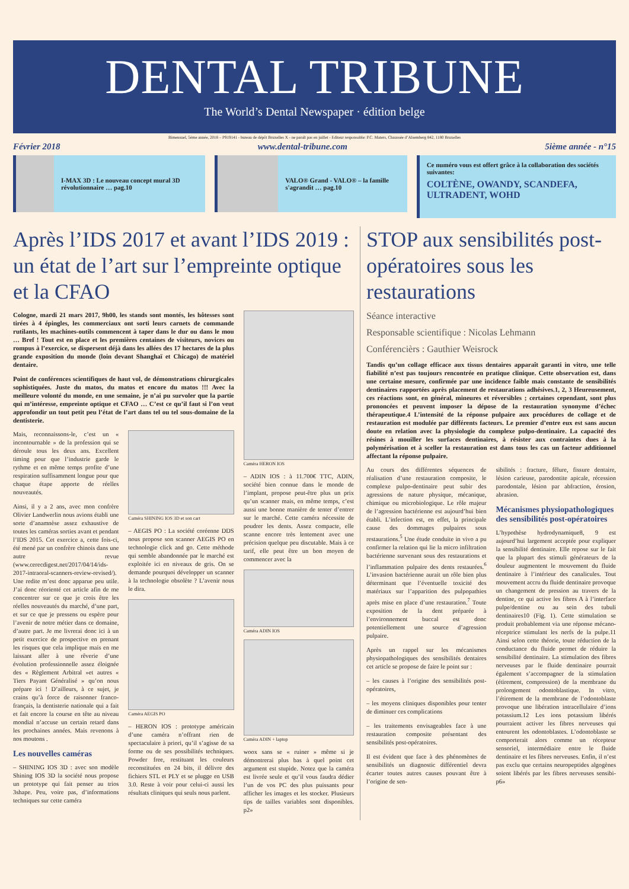DENTAL TRIBUNE
The World’s Dental Newspaper · édition belge
Bimensuel, 5ème année, 2018 – P919141 - bureau de dépôt Bruxelles X - ne paraît pas en juillet - Editeur responsable: P.C. Maters, Chaussée d’Alsemberg 842, 1180 Bruxelles
Février 2018 www.dental-tribune.com 5ième année - n°15
I-MAX 3D : Le nouveau concept mural 3D révolutionnaire … pag.10
VALO® Grand - VALO® – la famille s'agrandit … pag.10
Ce numéro vous est offert grâce à la collaboration des sociétés suivantes:
COLTÈNE, OWANDY, SCANDEFA, ULTRADENT, WOHD
Après l’IDS 2017 et avant l’IDS 2019 : un état de l’art sur l’empreinte optique et la CFAO
Cologne, mardi 21 mars 2017, 9h00, les stands sont montés, les hôtesses sont tirées à 4 épingles, les commerciaux ont sorti leurs carnets de commande rutilants, les machines-outils commencent à taper dans le dur ou dans le mou … Bref ! Tout est en place et les premières centaines de visiteurs, novices ou rompus à l’exercice, se dispersent déjà dans les allées des 17 hectares de la plus grande exposition du monde (loin devant Shanghaï et Chicago) de matériel dentaire.
Point de conférences scientifiques de haut vol, de démonstrations chirurgicales sophistiquées. Juste du matos, du matos et encore du matos !!! Avec la meilleure volonté du monde, en une semaine, je n’ai pu survoler que la partie qui m’intéresse, empreinte optique et CFAO … C’est ce qu’il faut si l’on veut approfondir un tout petit peu l’état de l’art dans tel ou tel sous-domaine de la dentisterie.
Mais, reconnaissons-le, c’est un « incontournable » de la profession qui se déroule tous les deux ans. Excellent timing pour que l’industrie garde le rythme et en même temps profite d’une respiration suffisamment longue pour que chaque étape apporte de réelles nouveautés.
Ainsi, il y a 2 ans, avec mon confrère Olivier Landwerlin nous avions établi une sorte d’anamnèse assez exhaustive de toutes les caméras sorties avant et pendant l’IDS 2015. Cet exercice a, cette fois-ci, été mené par un confrère chinois dans une autre revue (www.cerecdigest.net/2017/04/14/ids-2017-intraoral-scanners-review-revised/). Une redite m’est donc apparue peu utile. J’ai donc réorienté cet article afin de me concentrer sur ce que je crois être les réelles nouveautés du marché, d’une part, et sur ce que je pressens ou espère pour l’avenir de notre métier dans ce domaine, d’autre part. Je me livrerai donc ici à un petit exercice de prospective en prenant les risques que cela implique mais en me laissant aller à une rêverie d’une évolution professionnelle assez éloignée des « Règlement Arbitral »et autres « Tiers Payant Généralisé » qu’on nous prépare ici ! D’ailleurs, à ce sujet, je crains qu’à force de raisonner franco-français, la dentisterie nationale qui a fait et fait encore la course en tête au niveau mondial n’accuse un certain retard dans les prochaines années. Mais revenons à nos moutons .
Les nouvelles caméras
– SHINING IOS 3D : avec son modèle Shining IOS 3D la société nous propose un prototype qui fait penser au trios 3shape. Peu, voire pas, d’informations techniques sur cette caméra
Caméra SHINING IOS 3D et son cart
– AEGIS PO : La société coréenne DDS nous propose son scanner AEGIS PO en technologie click and go. Cette méthode qui semble abandonnée par le marché est exploitée ici en niveaux de gris. On se demande pourquoi développer un scanner à la technologie obsolète ? L’avenir nous le dira.
Caméra AEGIS PO
– HERON IOS : prototype américain d’une caméra n’offrant rien de spectaculaire à priori, qu’il s’agisse de sa forme ou de ses possibilités techniques. Powder free, restituant les couleurs reconstituées en 24 bits, il délivre des fichiers STL et PLY et se plugge en USB 3.0. Reste à voir pour celui-ci aussi les résultats cliniques qui seuls nous parlent.
Caméra HERON IOS
– ADIN IOS : à 11.700€ TTC, ADIN, société bien connue dans le monde de l’implant, propose peut-être plus un prix qu’un scanner mais, en même temps, c’est aussi une bonne manière de tenter d’entrer sur le marché. Cette caméra nécessite de poudrer les dents. Assez compacte, elle scanne encore très lentement avec une précision quelque peu discutable. Mais à ce tarif, elle peut être un bon moyen de commencer avec la
Caméra ADIN IOS
Caméra ADIN + laptop
woox sans se « ruiner » même si je démontrerai plus bas à quel point cet argument est stupide. Notez que la caméra est livrée seule et qu’il vous faudra dédier l’un de vos PC des plus puissants pour afficher les images et les stocker. Plusieurs tips de tailles variables sont disponibles. p2»
STOP aux sensibilités post-opératoires sous les restaurations
Séance interactive
Responsable scientifique : Nicolas Lehmann
Conférencièrs : Gauthier Weisrock
Tandis qu’un collage efficace aux tissus dentaires apparaît garanti in vitro, une telle fiabilité n’est pas toujours rencontrée en pratique clinique. Cette observation est, dans une certaine mesure, confirmée par une incidence faible mais constante de sensibilités dentinaires rapportées après placement de restaurations adhésives.1, 2, 3 Heureusement, ces réactions sont, en général, mineures et réversibles ; certaines cependant, sont plus prononcées et peuvent imposer la dépose de la restauration synonyme d’échec thérapeutique.4 L’intensité de la réponse pulpaire aux procédures de collage et de restauration est modulée par différents facteurs. Le premier d’entre eux est sans aucun doute en relation avec la physiologie du complexe pulpo-dentinaire. La capacité des résines à mouiller les surfaces dentinaires, à résister aux contraintes dues à la polymérisation et à sceller la restauration est dans tous les cas un facteur additionnel affectant la réponse pulpaire.
Au cours des différentes séquences de réalisation d’une restauration composite, le complexe pulpo-dentinaire peut subir des agressions de nature physique, mécanique, chimique ou microbiologique. Le rôle majeur de l’agression bactérienne est aujourd’hui bien établi. L’infection est, en effet, la principale cause des dommages pulpaires sous restaurations.<sup>5</sup> Une étude conduite in vivo a pu confirmer la relation qui lie la micro infiltration bactérienne survenant sous des restaurations et l’inflammation pulpaire des dents restaurées.<sup>6</sup> L’invasion bactérienne aurait un rôle bien plus déterminant que l’éventuelle toxicité des matériaux sur l’apparition des pulpopathies après mise en place d’une restauration.<sup>7</sup> Toute exposition de la dent préparée à l’environnement buccal est donc potentiellement une source d’agression pulpaire.
Après un rappel sur les mécanismes physiopathologiques des sensibilités dentaires cet article se propose de faire le point sur :
– les causes à l’origine des sensibilités post-opératoires,
– les moyens cliniques disponibles pour tenter de diminuer ces complications
– les traitements envisageables face à une restauration composite présentant des sensibilités post-opératoires.
Il est évident que face à des phénomènes de sensibilités un diagnostic différentiel devra écarter toutes autres causes pouvant être à l’origine de sen-
sibilités : fracture, fêlure, fissure dentaire, lésion carieuse, parodontite apicale, récession parodontale, lésion par abfraction, érosion, abrasion.
Mécanismes physiopathologiques des sensibilités post-opératoires
L’hypothèse hydrodynamique8, 9 est aujourd’hui largement acceptée pour expliquer la sensibilité dentinaire. Elle repose sur le fait que la plupart des stimuli générateurs de la douleur augmentent le mouvement du fluide dentinaire à l’intérieur des canalicules. Tout mouvement accru du fluide dentinaire provoque un changement de pression au travers de la dentine, ce qui active les fibres A à l’interface pulpe/dentine ou au sein des tubuli dentinaires10 (Fig. 1). Cette stimulation se produit probablement via une réponse mécano-réceptrice stimulant les nerfs de la pulpe.11 Ainsi selon cette théorie, toute réduction de la conductance du fluide permet de réduire la sensibilité dentinaire. La stimulation des fibres nerveuses par le fluide dentinaire pourrait également s’accompagner de la stimulation (étirement, compression) de la membrane du prolongement odontoblastique. In vitro, l’étirement de la membrane de l’odontoblaste provoque une libération intracellulaire d’ions potassium.12 Les ions potassium libérés pourraient activer les fibres nerveuses qui entourent les odontoblastes. L’odontoblaste se comporterait alors comme un récepteur sensoriel, intermédiaire entre le fluide dentinaire et les fibres nerveuses. Enfin, il n’est pas exclu que certains neuropeptides algogènes soient libérés par les fibres nerveuses sensibi- p6»